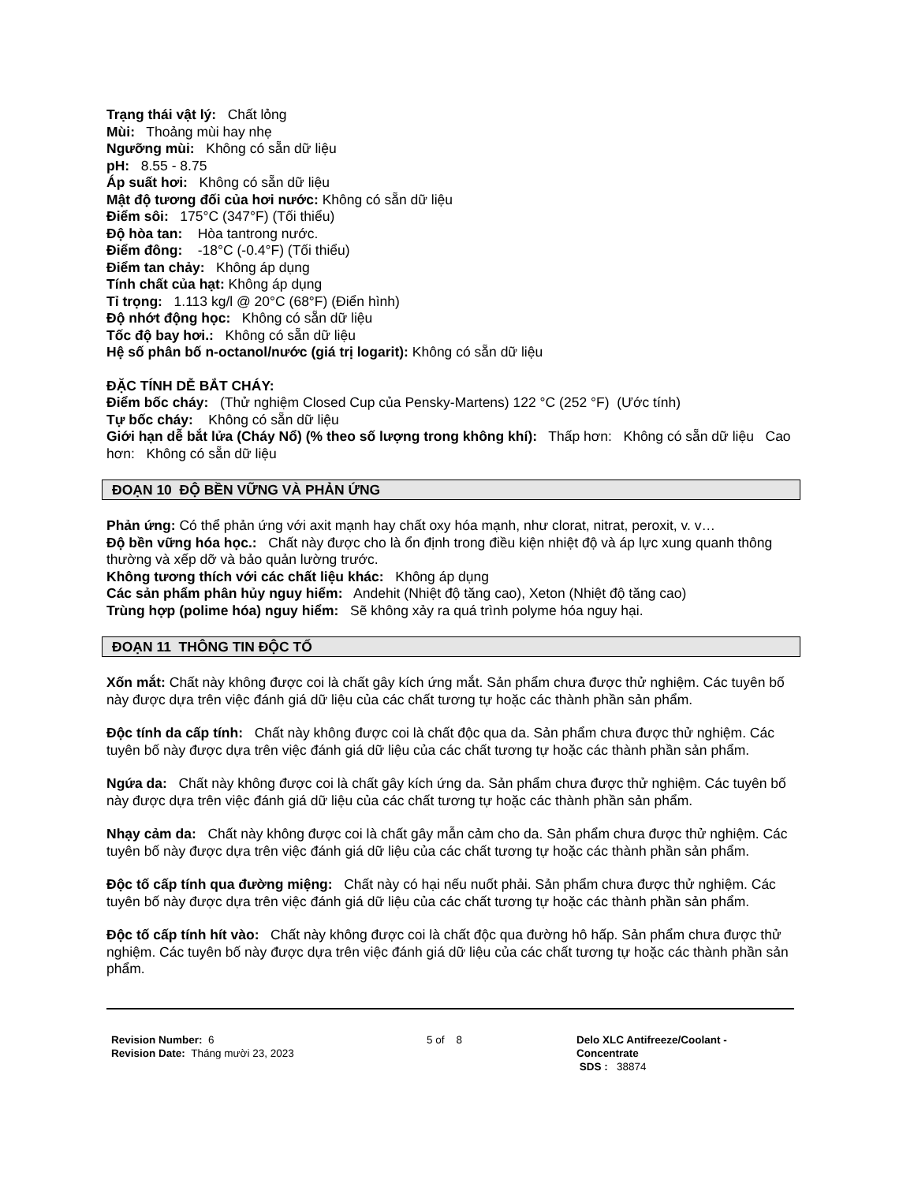Trạng thái vật lý: Chất lỏng
Mùi: Thoảng mùi hay nhẹ
Ngưỡng mùi: Không có sẵn dữ liệu
pH: 8.55 - 8.75
Áp suất hơi: Không có sẵn dữ liệu
Mật độ tương đối của hơi nước: Không có sẵn dữ liệu
Điểm sôi: 175°C (347°F) (Tối thiểu)
Độ hòa tan: Hòa tantrong nước.
Điểm đông: -18°C (-0.4°F) (Tối thiểu)
Điểm tan chảy: Không áp dụng
Tính chất của hạt: Không áp dụng
Tỉ trọng: 1.113 kg/l @ 20°C (68°F) (Điển hình)
Độ nhớt động học: Không có sẵn dữ liệu
Tốc độ bay hơi.: Không có sẵn dữ liệu
Hệ số phân bố n-octanol/nước (giá trị logarit): Không có sẵn dữ liệu
ĐẶC TÍNH DỄ BẮT CHÁY:
Điểm bốc cháy: (Thử nghiệm Closed Cup của Pensky-Martens) 122 °C (252 °F) (Ước tính)
Tự bốc cháy: Không có sẵn dữ liệu
Giới hạn dễ bắt lửa (Cháy Nổ) (% theo số lượng trong không khí): Thấp hơn: Không có sẵn dữ liệu Cao hơn: Không có sẵn dữ liệu
ĐOẠN 10 ĐỘ BỀN VỮNG VÀ PHẢN ỨNG
Phản ứng: Có thể phản ứng với axit mạnh hay chất oxy hóa mạnh, như clorat, nitrat, peroxit, v. v…
Độ bền vững hóa học.: Chất này được cho là ổn định trong điều kiện nhiệt độ và áp lực xung quanh thông thường và xếp dỡ và bảo quản lường trước.
Không tương thích với các chất liệu khác: Không áp dụng
Các sản phẩm phân hủy nguy hiểm: Andehit (Nhiệt độ tăng cao), Xeton (Nhiệt độ tăng cao)
Trùng hợp (polime hóa) nguy hiểm: Sẽ không xảy ra quá trình polyme hóa nguy hại.
ĐOẠN 11 THÔNG TIN ĐỘC TỐ
Xốn mắt: Chất này không được coi là chất gây kích ứng mắt. Sản phẩm chưa được thử nghiệm. Các tuyên bố này được dựa trên việc đánh giá dữ liệu của các chất tương tự hoặc các thành phần sản phẩm.
Độc tính da cấp tính: Chất này không được coi là chất độc qua da. Sản phẩm chưa được thử nghiệm. Các tuyên bố này được dựa trên việc đánh giá dữ liệu của các chất tương tự hoặc các thành phần sản phẩm.
Ngứa da: Chất này không được coi là chất gây kích ứng da. Sản phẩm chưa được thử nghiệm. Các tuyên bố này được dựa trên việc đánh giá dữ liệu của các chất tương tự hoặc các thành phần sản phẩm.
Nhạy cảm da: Chất này không được coi là chất gây mẫn cảm cho da. Sản phẩm chưa được thử nghiệm. Các tuyên bố này được dựa trên việc đánh giá dữ liệu của các chất tương tự hoặc các thành phần sản phẩm.
Độc tố cấp tính qua đường miệng: Chất này có hại nếu nuốt phải. Sản phẩm chưa được thử nghiệm. Các tuyên bố này được dựa trên việc đánh giá dữ liệu của các chất tương tự hoặc các thành phần sản phẩm.
Độc tố cấp tính hít vào: Chất này không được coi là chất độc qua đường hô hấp. Sản phẩm chưa được thử nghiệm. Các tuyên bố này được dựa trên việc đánh giá dữ liệu của các chất tương tự hoặc các thành phần sản phẩm.
Revision Number: 6
Revision Date: Tháng mười 23, 2023
5 of 8 Delo XLC Antifreeze/Coolant -
Concentrate
SDS : 38874